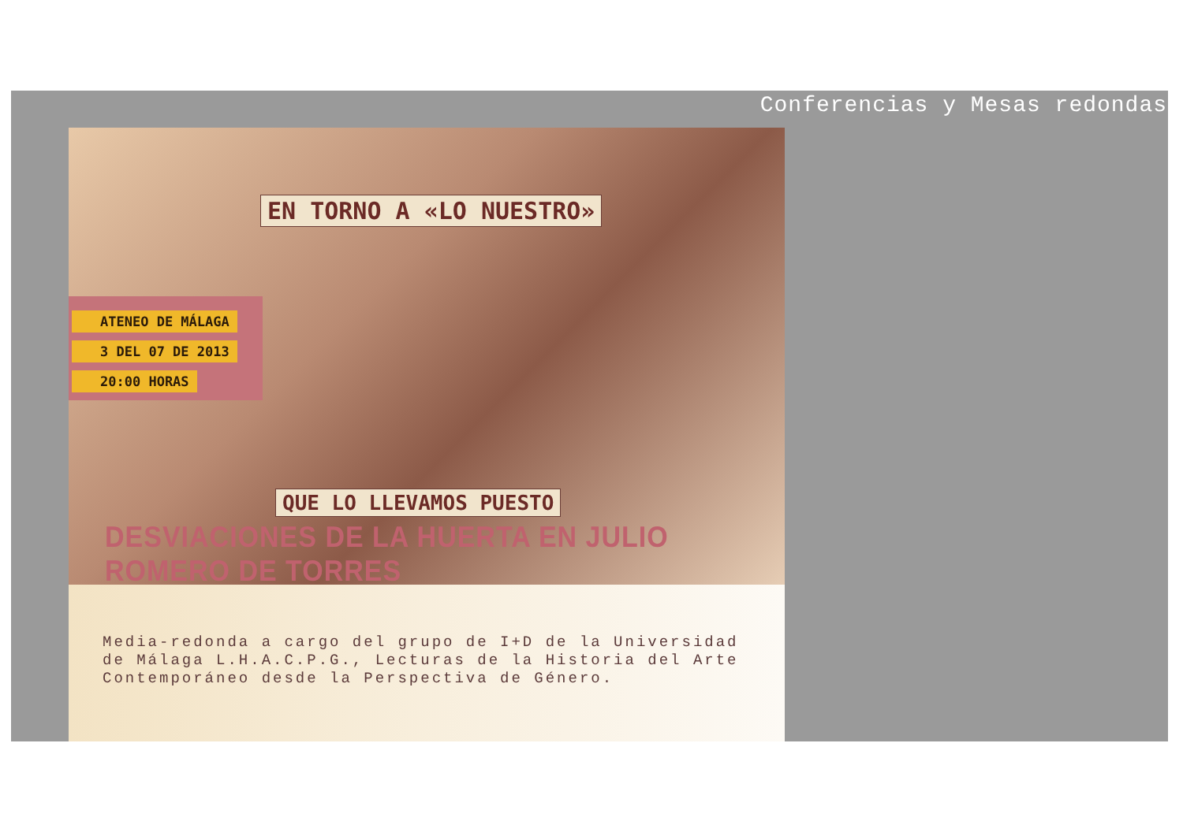Conferencias y Mesas redondas
EN TORNO A «LO NUESTRO»
ATENEO DE MÁLAGA
3 DEL 07 DE 2013
20:00 HORAS
QUE LO LLEVAMOS PUESTO
DESVIACIONES DE LA HUERTA EN JULIO ROMERO DE TORRES
Media-redonda a cargo del grupo de I+D de la Universidad de Málaga L.H.A.C.P.G., Lecturas de la Historia del Arte Contemporáneo desde la Perspectiva de Género.